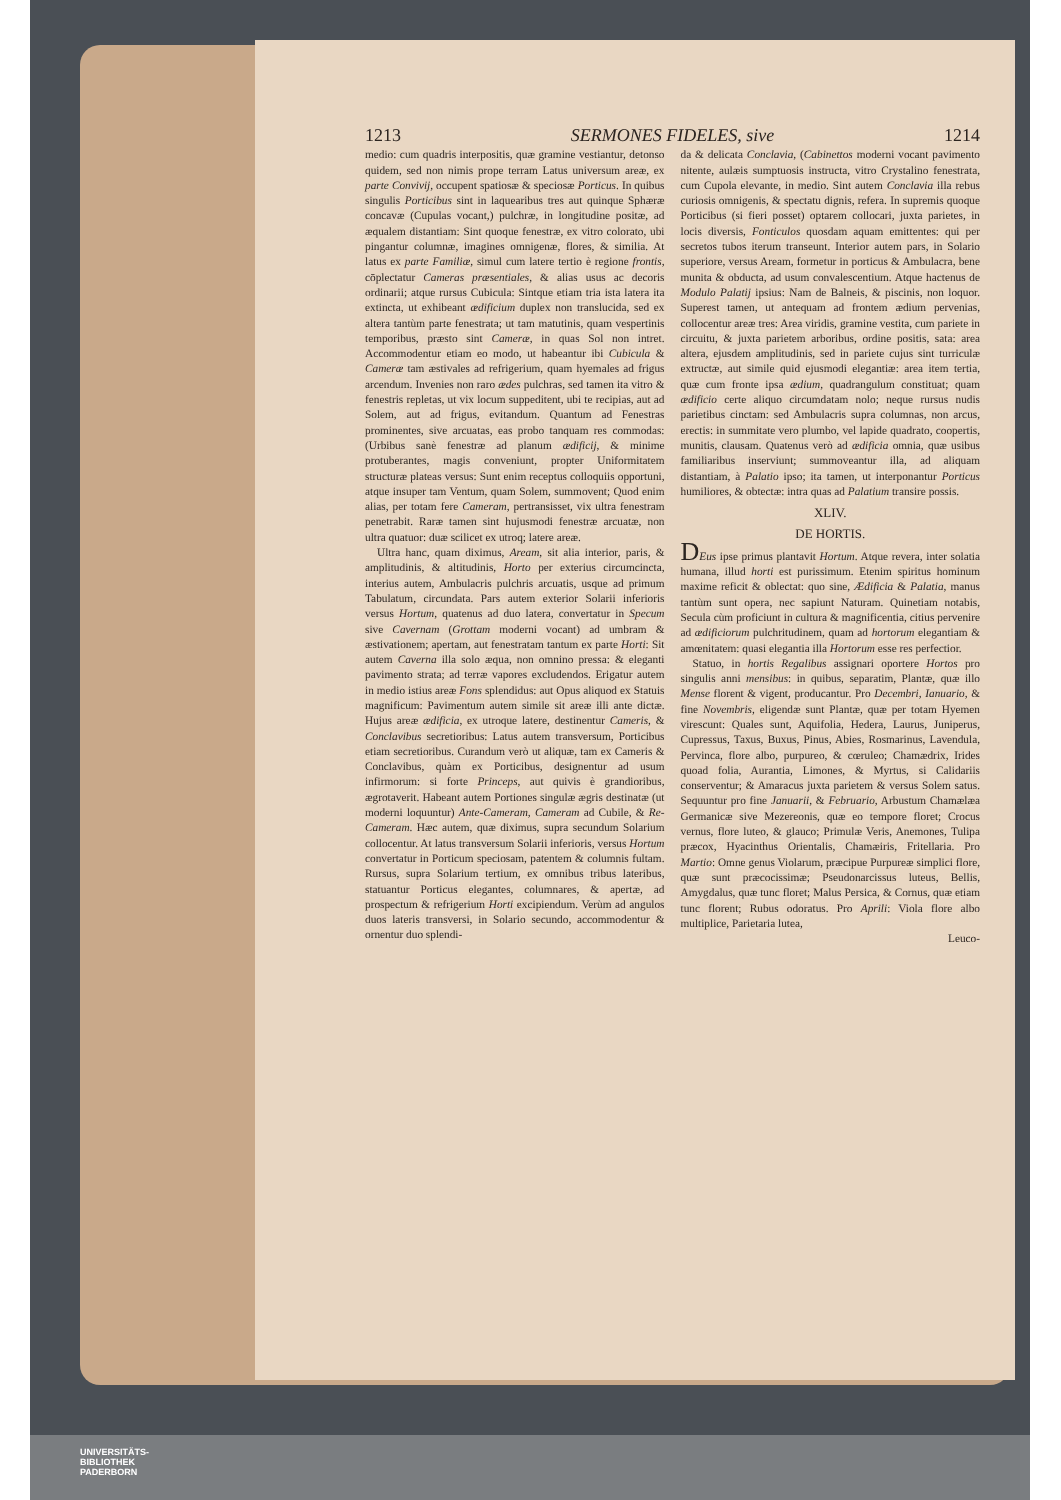1213 SERMONES FIDELES, sive 1214
medio: cum quadris interpositis, quæ gramine vestiantur, detonso quidem, sed non nimis prope terram Latus universum areæ, ex parte Convivij, occupent spatiosæ & speciosæ Porticus. In quibus singulis Porticibus sint in laquearibus tres aut quinque Sphæræ concavæ (Cupulas vocant,) pulchræ, in longitudine positæ, ad æqualem distantiam: Sint quoque fenestræ, ex vitro colorato, ubi pingantur columnæ, imagines omnigenæ, flores, & similia. At latus ex parte Familiæ, simul cum latere tertio è regione frontis, cōplectatur Cameras præsentiales, & alias usus ac decoris ordinarii; atque rursus Cubicula: Sintque etiam tria ista latera ita extincta, ut exhibeant ædificium duplex non translucida, sed ex altera tantùm parte fenestrata; ut tam matutinis, quam vespertinis temporibus, præsto sint Cameræ, in quas Sol non intret. Accommodentur etiam eo modo, ut habeantur ibi Cubicula & Cameræ tam æstivales ad refrigerium, quam hyemales ad frigus arcendum. Invenies non raro ædes pulchras, sed tamen ita vitro & fenestris repletas, ut vix locum suppeditent, ubi te recipias, aut ad Solem, aut ad frigus, evitandum. Quantum ad Fenestras prominentes, sive arcuatas, eas probo tanquam res commodas: (Urbibus sanè fenestræ ad planum ædificij, & minime protuberantes, magis conveniunt, propter Uniformitatem structuræ plateas versus: Sunt enim receptus colloquiis opportuni, atque insuper tam Ventum, quam Solem, summovent; Quod enim alias, per totam fere Cameram, pertransisset, vix ultra fenestram penetrabit. Raræ tamen sint hujusmodi fenestræ arcuatæ, non ultra quatuor: duæ scilicet ex utroq; latere areæ.
Ultra hanc, quam diximus, Aream, sit alia interior, paris, & amplitudinis, & altitudinis, Horto per exterius circumcincta, interius autem, Ambulacris pulchris arcuatis, usque ad primum Tabulatum, circundata. Pars autem exterior Solarii inferioris versus Hortum, quatenus ad duo latera, convertatur in Specum sive Cavernam (Grottam moderni vocant) ad umbram & æstivationem; apertam, aut fenestratam tantum ex parte Horti: Sit autem Caverna illa solo æqua, non omnino pressa: & eleganti pavimento strata; ad terræ vapores excludendos. Erigatur autem in medio istius areæ Fons splendidus: aut Opus aliquod ex Statuis magnificum: Pavimentum autem simile sit areæ illi ante dictæ. Hujus areæ ædificia, ex utroque latere, destinentur Cameris, & Conclavibus secretioribus: Latus autem transversum, Porticibus etiam secretioribus. Curandum verò ut aliquæ, tam ex Cameris & Conclavibus, quàm ex Porticibus, designentur ad usum infirmorum: si forte Princeps, aut quivis è grandioribus, ægrotaverit. Habeant autem Portiones singulæ ægris destinatæ (ut moderni loquuntur) Ante-Cameram, Cameram ad Cubile, & Re-Cameram. Hæc autem, quæ diximus, supra secundum Solarium collocentur. At latus transversum Solarii inferioris, versus Hortum convertatur in Porticum speciosam, patentem & columnis fultam. Rursus, supra Solarium tertium, ex omnibus tribus lateribus, statuantur Porticus elegantes, columnares, & apertæ, ad prospectum & refrigerium Horti excipiendum. Verùm ad angulos duos lateris transversi, in Solario secundo, accommodentur & ornentur duo splendi-
da & delicata Conclavia, (Cabinettos moderni vocant pavimento nitente, aulæis sumptuosis instructa, vitro Crystalino fenestrata, cum Cupola elevante, in medio. Sint autem Conclavia illa rebus curiosis omnigenis, & spectatu dignis, refera. In supremis quoque Porticibus (si fieri posset) optarem collocari, juxta parietes, in locis diversis, Fonticulos quosdam aquam emittentes: qui per secretos tubos iterum transeunt. Interior autem pars, in Solario superiore, versus Aream, formetur in porticus & Ambulacra, bene munita & obducta, ad usum convalescentium. Atque hactenus de Modulo Palatij ipsius: Nam de Balneis, & piscinis, non loquor. Superest tamen, ut antequam ad frontem ædium pervenias, collocentur areæ tres: Area viridis, gramine vestita, cum pariete in circuitu, & juxta parietem arboribus, ordine positis, sata: area altera, ejusdem amplitudinis, sed in pariete cujus sint turriculæ extructæ, aut simile quid ejusmodi elegantiæ: area item tertia, quæ cum fronte ipsa ædium, quadrangulum constituat; quam ædificio certe aliquo circumdatam nolo; neque rursus nudis parietibus cinctam: sed Ambulacris supra columnas, non arcus, erectis: in summitate vero plumbo, vel lapide quadrato, coopertis, munitis, clausam. Quatenus verò ad ædificia omnia, quæ usibus familiaribus inserviunt; summoveantur illa, ad aliquam distantiam, à Palatio ipso; ita tamen, ut interponantur Porticus humiliores, & obtectæ: intra quas ad Palatium transire possis.
XLIV.
DE HORTIS.
DEus ipse primus plantavit Hortum. Atque revera, inter solatia humana, illud horti est purissimum. Etenim spiritus hominum maxime reficit & oblectat: quo sine, Ædificia & Palatia, manus tantùm sunt opera, nec sapiunt Naturam. Quinetiam notabis, Secula cùm proficiunt in cultura & magnificentia, citius pervenire ad ædificiorum pulchritudinem, quam ad hortorum elegantiam & amœnitatem: quasi elegantia illa Hortorum esse res perfectior.
Statuo, in hortis Regalibus assignari oportere Hortos pro singulis anni mensibus: in quibus, separatim, Plantæ, quæ illo Mense florent & vigent, producantur. Pro Decembri, Ianuario, & fine Novembris, eligendæ sunt Plantæ, quæ per totam Hyemen virescunt: Quales sunt, Aquifolia, Hedera, Laurus, Juniperus, Cupressus, Taxus, Buxus, Pinus, Abies, Rosmarinus, Lavendula, Pervinca, flore albo, purpureo, & cœruleo; Chamædrix, Irides quoad folia, Aurantia, Limones, & Myrtus, si Calidariis conserventur; & Amaracus juxta parietem & versus Solem satus. Sequuntur pro fine Januarii, & Februario, Arbustum Chamælæa Germanicæ sive Mezereonis, quæ eo tempore floret; Crocus vernus, flore luteo, & glauco; Primulæ Veris, Anemones, Tulipa præcox, Hyacinthus Orientalis, Chamæiris, Fritellaria. Pro Martio: Omne genus Violarum, præcipue Purpureæ simplici flore, quæ sunt præcocissimæ; Pseudonarcissus luteus, Bellis, Amygdalus, quæ tunc floret; Malus Persica, & Cornus, quæ etiam tunc florent; Rubus odoratus. Pro Aprili: Viola flore albo multiplice, Parietaria lutea,
Leuco-
UNIVERSITÄTS-
BIBLIOTHEK
PADERBORN